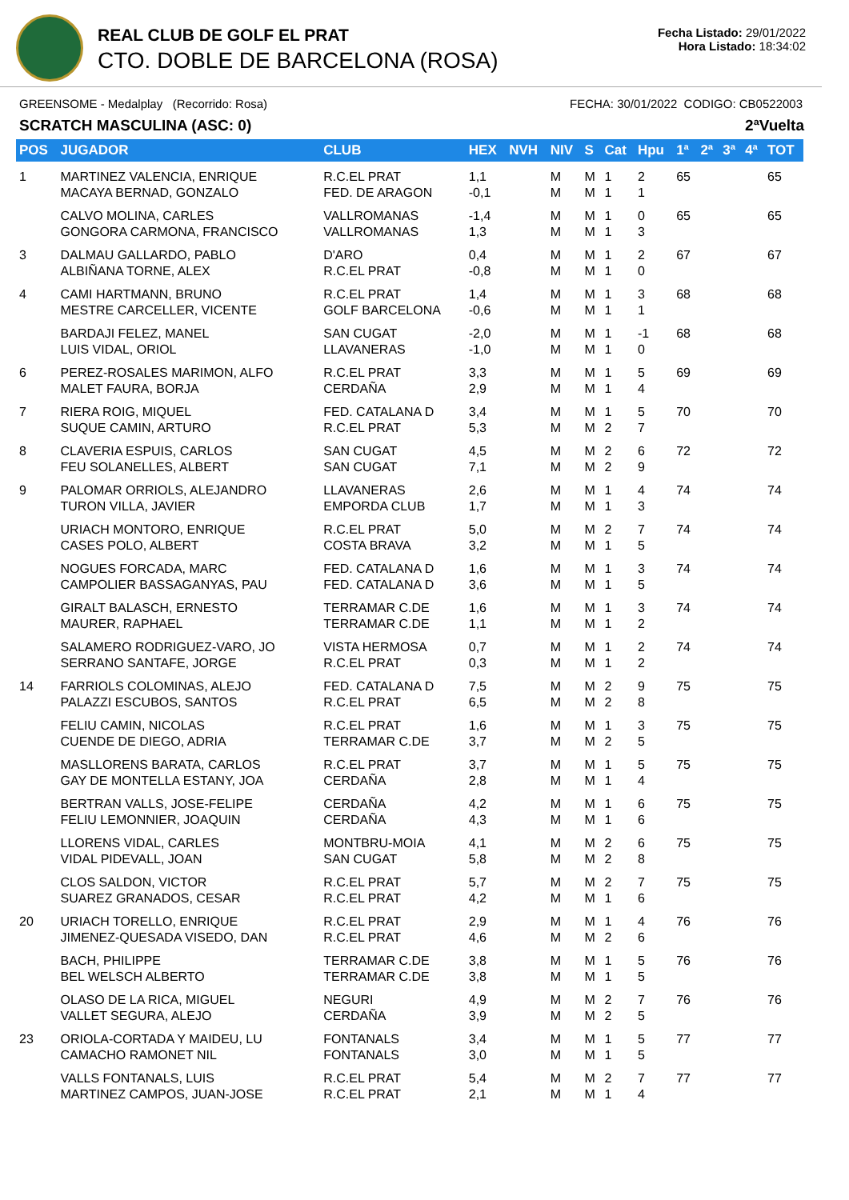REAL CLUB DE GOLF EL PRAT
CTO. DOBLE DE BARCELONA (ROSA)
Fecha Listado: 29/01/2022
Hora Listado: 18:34:02
GREENSOME - Medalplay (Recorrido: Rosa) FECHA: 30/01/2022 CODIGO: CB0522003
SCRATCH MASCULINA (ASC: 0) 2ªVuelta
| POS | JUGADOR | CLUB | HEX | NVH | NIV | S | Cat | Hpu | 1ª | 2ª | 3ª | 4ª | TOT |
| --- | --- | --- | --- | --- | --- | --- | --- | --- | --- | --- | --- | --- | --- |
| 1 | MARTINEZ VALENCIA, ENRIQUE MACAYA BERNAD, GONZALO | R.C.EL PRAT FED. DE ARAGON | 1,1 -0,1 | | M M | M M | 1 1 | 2 1 | 65 | | | | 65 |
| | CALVO MOLINA, CARLES GONGORA CARMONA, FRANCISCO | VALLROMANAS VALLROMANAS | -1,4 1,3 | | M M | M M | 1 1 | 0 3 | 65 | | | | 65 |
| 3 | DALMAU GALLARDO, PABLO ALBIÑANA TORNE, ALEX | D'ARO R.C.EL PRAT | 0,4 -0,8 | | M M | M M | 1 1 | 2 0 | 67 | | | | 67 |
| 4 | CAMI HARTMANN, BRUNO MESTRE CARCELLER, VICENTE | R.C.EL PRAT GOLF BARCELONA | 1,4 -0,6 | | M M | M M | 1 1 | 3 1 | 68 | | | | 68 |
| | BARDAJI FELEZ, MANEL LUIS VIDAL, ORIOL | SAN CUGAT LLAVANERAS | -2,0 -1,0 | | M M | M M | 1 1 | -1 0 | 68 | | | | 68 |
| 6 | PEREZ-ROSALES MARIMON, ALFO MALET FAURA, BORJA | R.C.EL PRAT CERDAÑA | 3,3 2,9 | | M M | M M | 1 1 | 5 4 | 69 | | | | 69 |
| 7 | RIERA ROIG, MIQUEL SUQUE CAMIN, ARTURO | FED. CATALANA D R.C.EL PRAT | 3,4 5,3 | | M M | M M | 1 2 | 5 7 | 70 | | | | 70 |
| 8 | CLAVERIA ESPUIS, CARLOS FEU SOLANELLES, ALBERT | SAN CUGAT SAN CUGAT | 4,5 7,1 | | M M | M M | 2 2 | 6 9 | 72 | | | | 72 |
| 9 | PALOMAR ORRIOLS, ALEJANDRO TURON VILLA, JAVIER | LLAVANERAS EMPORDA CLUB | 2,6 1,7 | | M M | M M | 1 1 | 4 3 | 74 | | | | 74 |
| | URIACH MONTORO, ENRIQUE CASES POLO, ALBERT | R.C.EL PRAT COSTA BRAVA | 5,0 3,2 | | M M | M M | 2 1 | 7 5 | 74 | | | | 74 |
| | NOGUES FORCADA, MARC CAMPOLIER BASSAGANYAS, PAU | FED. CATALANA D FED. CATALANA D | 1,6 3,6 | | M M | M M | 1 1 | 3 5 | 74 | | | | 74 |
| | GIRALT BALASCH, ERNESTO MAURER, RAPHAEL | TERRAMAR C.DE TERRAMAR C.DE | 1,6 1,1 | | M M | M M | 1 1 | 3 2 | 74 | | | | 74 |
| | SALAMERO RODRIGUEZ-VARO, JO SERRANO SANTAFE, JORGE | VISTA HERMOSA R.C.EL PRAT | 0,7 0,3 | | M M | M M | 1 1 | 2 2 | 74 | | | | 74 |
| 14 | FARRIOLS COLOMINAS, ALEJO PALAZZI ESCUBOS, SANTOS | FED. CATALANA D R.C.EL PRAT | 7,5 6,5 | | M M | M M | 2 2 | 9 8 | 75 | | | | 75 |
| | FELIU CAMIN, NICOLAS CUENDE DE DIEGO, ADRIA | R.C.EL PRAT TERRAMAR C.DE | 1,6 3,7 | | M M | M M | 1 2 | 3 5 | 75 | | | | 75 |
| | MASLLORENS BARATA, CARLOS GAY DE MONTELLA ESTANY, JOA | R.C.EL PRAT CERDAÑA | 3,7 2,8 | | M M | M M | 1 1 | 5 4 | 75 | | | | 75 |
| | BERTRAN VALLS, JOSE-FELIPE FELIU LEMONNIER, JOAQUIN | CERDAÑA CERDAÑA | 4,2 4,3 | | M M | M M | 1 1 | 6 6 | 75 | | | | 75 |
| | LLORENS VIDAL, CARLES VIDAL PIDEVALL, JOAN | MONTBRU-MOIA SAN CUGAT | 4,1 5,8 | | M M | M M | 2 2 | 6 8 | 75 | | | | 75 |
| | CLOS SALDON, VICTOR SUAREZ GRANADOS, CESAR | R.C.EL PRAT R.C.EL PRAT | 5,7 4,2 | | M M | M M | 2 1 | 7 6 | 75 | | | | 75 |
| 20 | URIACH TORELLO, ENRIQUE JIMENEZ-QUESADA VISEDO, DAN | R.C.EL PRAT R.C.EL PRAT | 2,9 4,6 | | M M | M M | 1 2 | 4 6 | 76 | | | | 76 |
| | BACH, PHILIPPE BEL WELSCH ALBERTO | TERRAMAR C.DE TERRAMAR C.DE | 3,8 3,8 | | M M | M M | 1 1 | 5 5 | 76 | | | | 76 |
| | OLASO DE LA RICA, MIGUEL VALLET SEGURA, ALEJO | NEGURI CERDAÑA | 4,9 3,9 | | M M | M M | 2 2 | 7 5 | 76 | | | | 76 |
| 23 | ORIOLA-CORTADA Y MAIDEU, LU CAMACHO RAMONET NIL | FONTANALS FONTANALS | 3,4 3,0 | | M M | M M | 1 1 | 5 5 | 77 | | | | 77 |
| | VALLS FONTANALS, LUIS MARTINEZ CAMPOS, JUAN-JOSE | R.C.EL PRAT R.C.EL PRAT | 5,4 2,1 | | M M | M M | 2 1 | 7 4 | 77 | | | | 77 |